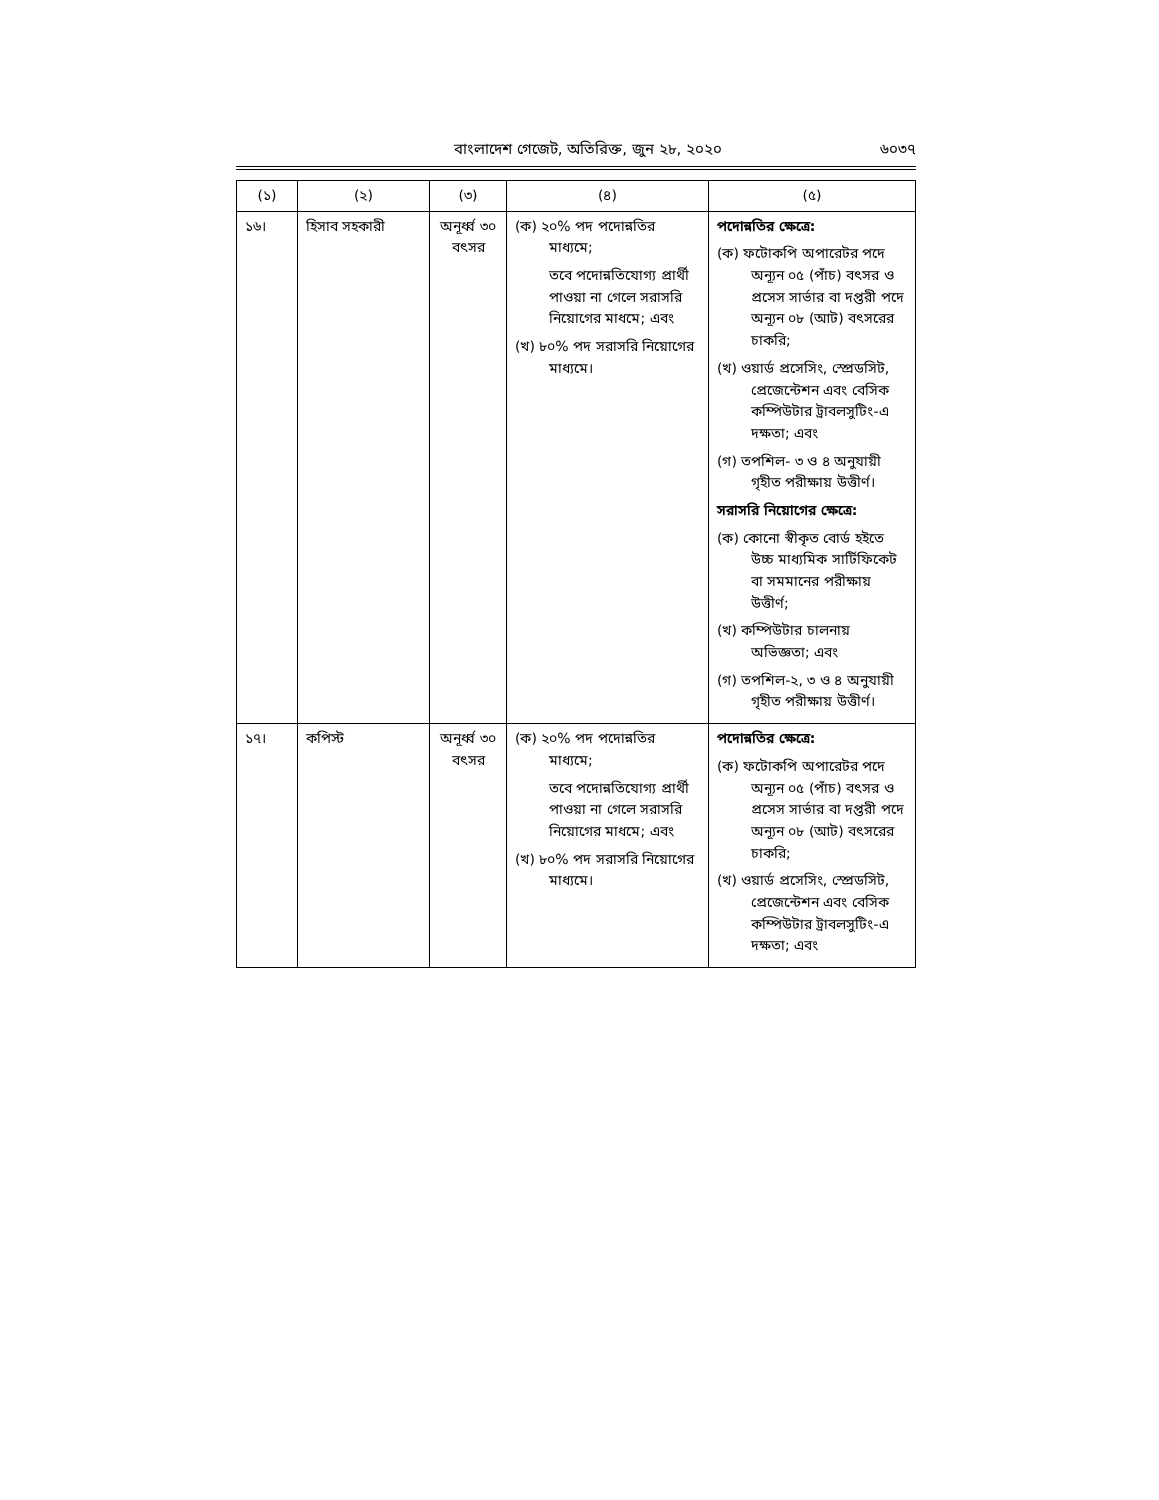বাংলাদেশ গেজেট, অতিরিক্ত, জুন ২৮, ২০২০ ৬০৩৭
| (১) | (২) | (৩) | (৪) | (৫) |
| --- | --- | --- | --- | --- |
| ১৬। | হিসাব সহকারী | অনূর্ধ্ব ৩০ বৎসর | (ক) ২০% পদ পদোন্নতির মাধ্যমে; তবে পদোন্নতিযোগ্য প্রার্থী পাওয়া না গেলে সরাসরি নিয়োগের মাধমে; এবং (খ) ৮০% পদ সরাসরি নিয়োগের মাধ্যমে। | পদোন্নতির ক্ষেত্রে: (ক) ফটোকপি অপারেটর পদে অন্যূন ০৫ (পাঁচ) বৎসর ও প্রসেস সার্ভার বা দপ্তরী পদে অন্যূন ০৮ (আট) বৎসরের চাকরি; (খ) ওয়ার্ড প্রসেসিং, স্প্রেডসিট, প্রেজেন্টেশন এবং বেসিক কম্পিউটার ট্রাবলসুটিং-এ দক্ষতা; এবং (গ) তপশিল- ৩ ও ৪ অনুযায়ী গৃহীত পরীক্ষায় উত্তীর্ণ। সরাসরি নিয়োগের ক্ষেত্রে: (ক) কোনো স্বীকৃত বোর্ড হইতে উচ্চ মাধ্যমিক সার্টিফিকেট বা সমমানের পরীক্ষায় উত্তীর্ণ; (খ) কম্পিউটার চালনায় অভিজ্ঞতা; এবং (গ) তপশিল-২, ৩ ও ৪ অনুযায়ী গৃহীত পরীক্ষায় উত্তীর্ণ। |
| ১৭। | কপিস্ট | অনূর্ধ্ব ৩০ বৎসর | (ক) ২০% পদ পদোন্নতির মাধ্যমে; তবে পদোন্নতিযোগ্য প্রার্থী পাওয়া না গেলে সরাসরি নিয়োগের মাধমে; এবং (খ) ৮০% পদ সরাসরি নিয়োগের মাধ্যমে। | পদোন্নতির ক্ষেত্রে: (ক) ফটোকপি অপারেটর পদে অন্যূন ০৫ (পাঁচ) বৎসর ও প্রসেস সার্ভার বা দপ্তরী পদে অন্যূন ০৮ (আট) বৎসরের চাকরি; (খ) ওয়ার্ড প্রসেসিং, স্প্রেডসিট, প্রেজেন্টেশন এবং বেসিক কম্পিউটার ট্রাবলসুটিং-এ দক্ষতা; এবং |